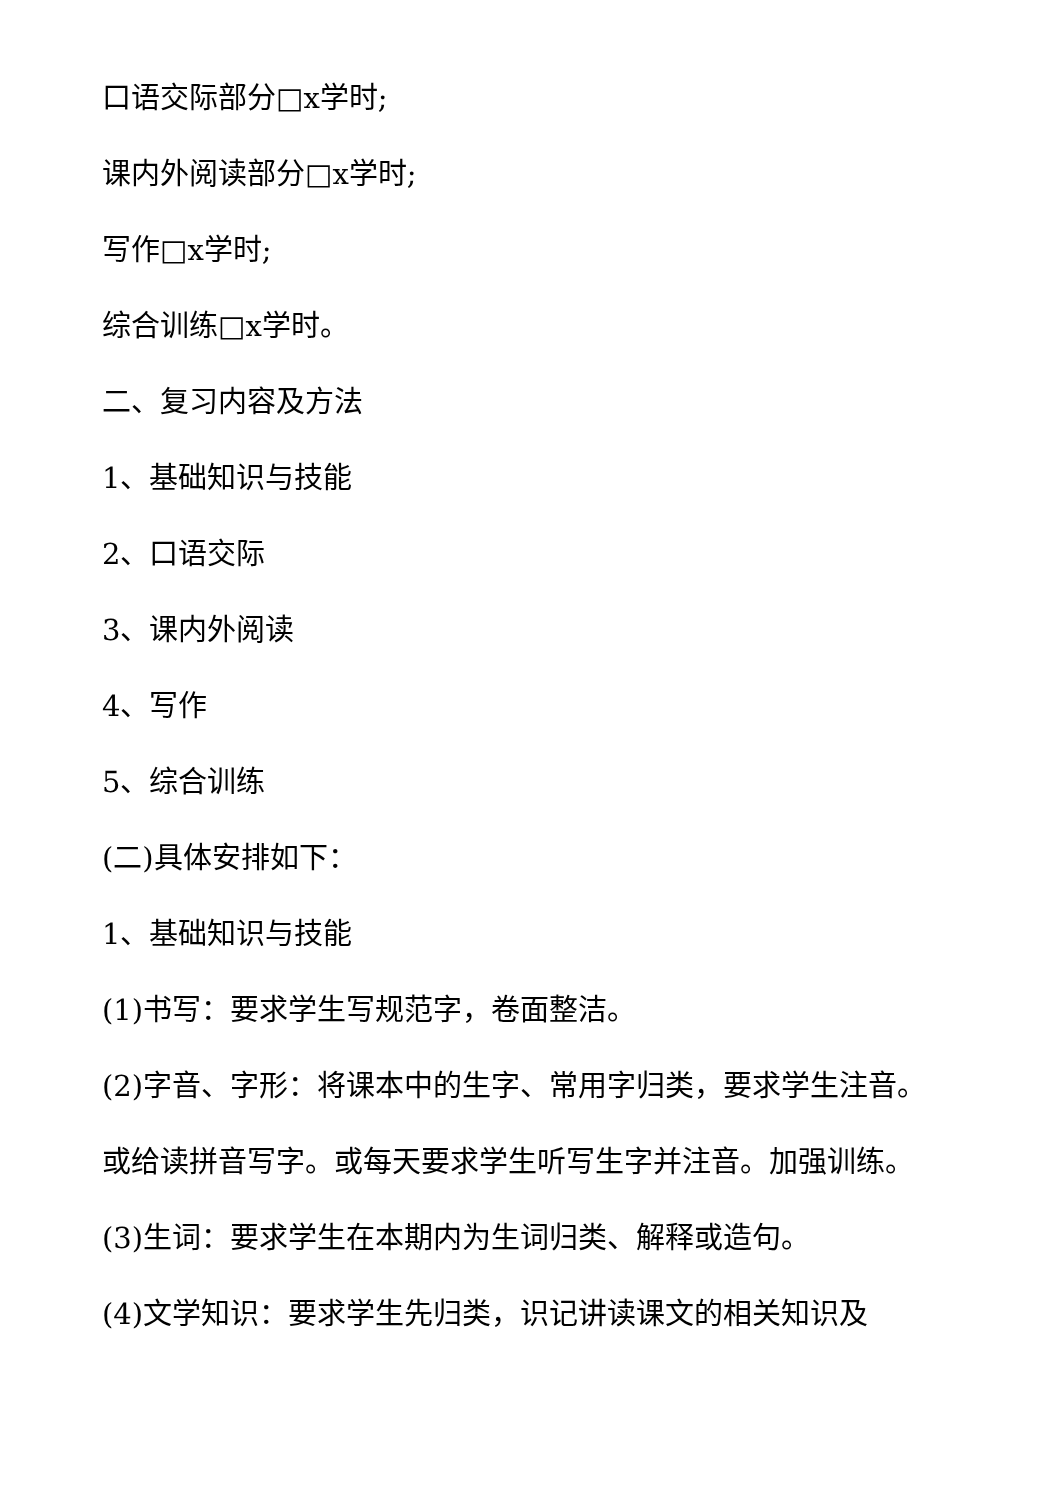口语交际部分□x学时;
课内外阅读部分□x学时;
写作□x学时;
综合训练□x学时。
二、复习内容及方法
1、基础知识与技能
2、口语交际
3、课内外阅读
4、写作
5、综合训练
(二)具体安排如下：
1、基础知识与技能
(1)书写：要求学生写规范字，卷面整洁。
(2)字音、字形：将课本中的生字、常用字归类，要求学生注音。
或给读拼音写字。或每天要求学生听写生字并注音。加强训练。
(3)生词：要求学生在本期内为生词归类、解释或造句。
(4)文学知识：要求学生先归类，识记讲读课文的相关知识及